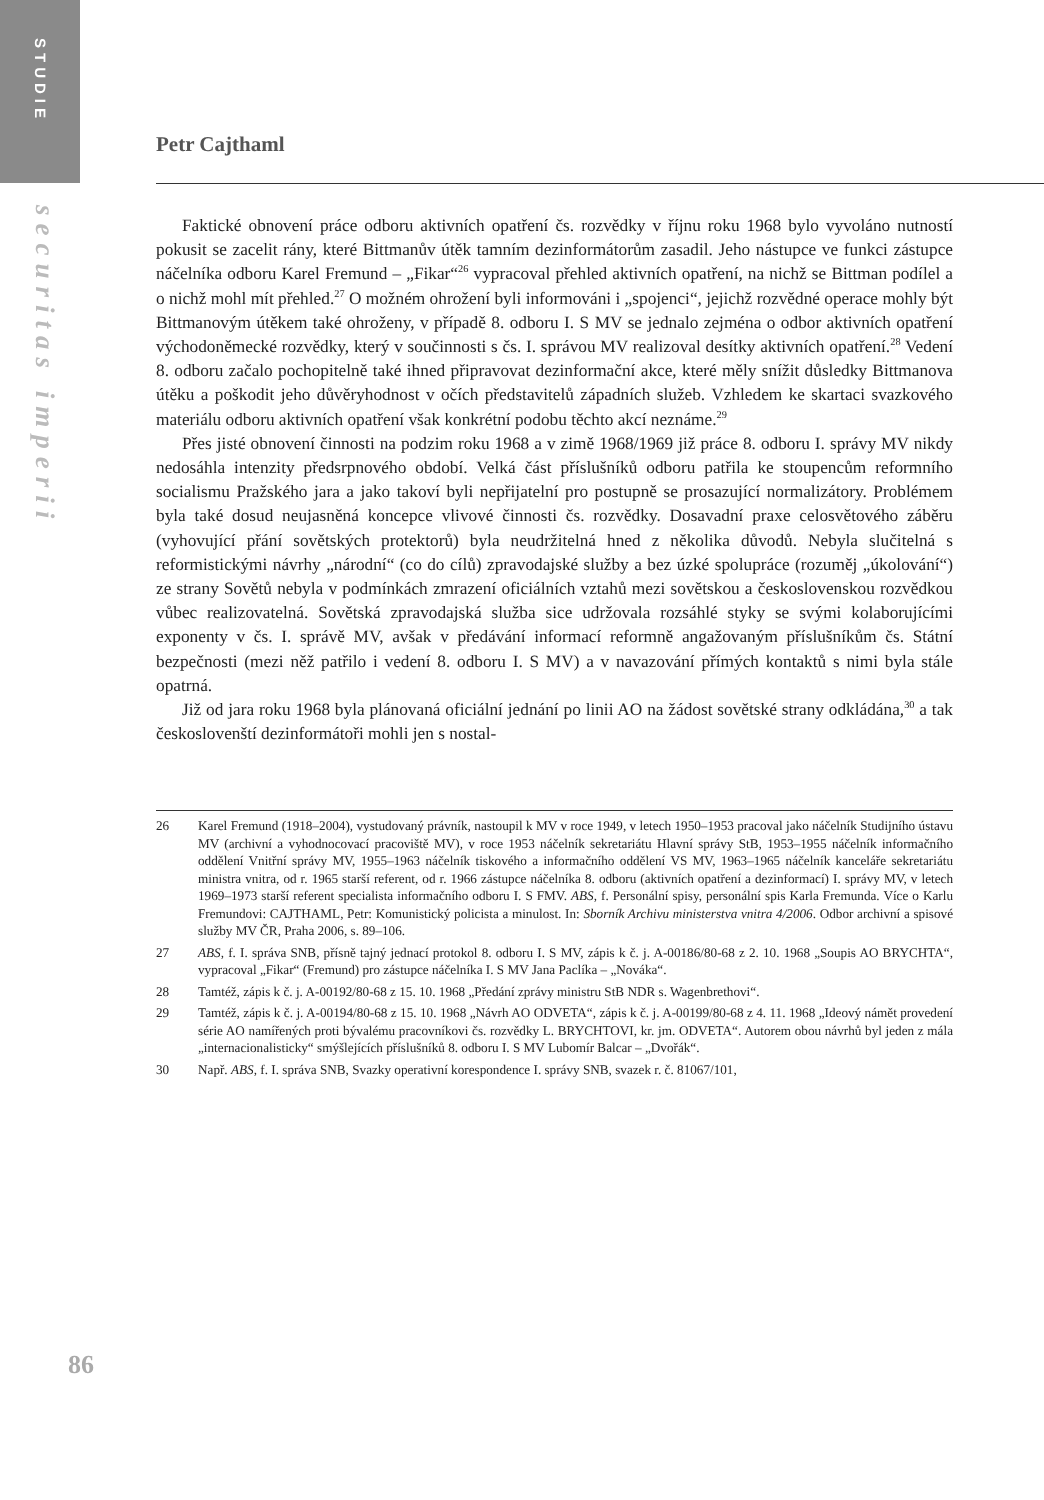STUDIE
securitas imperii
86
Petr Cajthaml
Faktické obnovení práce odboru aktivních opatření čs. rozvědky v říjnu roku 1968 bylo vyvoláno nutností pokusit se zacelit rány, které Bittmanův útěk tamním dezinformátorům zasadil. Jeho nástupce ve funkci zástupce náčelníka odboru Karel Fremund – „Fikar“<sup>26</sup> vypracoval přehled aktivních opatření, na nichž se Bittman podílel a o nichž mohl mít přehled.<sup>27</sup> O možném ohrožení byli informováni i „spojenci“, jejichž rozvědné operace mohly být Bittmanovým útěkem také ohroženy, v případě 8. odboru I. S MV se jednalo zejména o odbor aktivních opatření východoněmecké rozvědky, který v součinnosti s čs. I. správou MV realizoval desítky aktivních opatření.<sup>28</sup> Vedení 8. odboru začalo pochopitelně také ihned připravovat dezinformační akce, které měly snížit důsledky Bittmanova útěku a poškodit jeho důvěryhodnost v očích představitelů západních služeb. Vzhledem ke skartaci svazkového materiálu odboru aktivních opatření však konkrétní podobu těchto akcí neznáme.<sup>29</sup>
Přes jisté obnovení činnosti na podzim roku 1968 a v zimě 1968/1969 již práce 8. odboru I. správy MV nikdy nedosáhla intenzity předsrpnového období. Velká část příslušníků odboru patřila ke stoupencům reformního socialismu Pražského jara a jako takoví byli nepřijatelní pro postupně se prosazující normalizátory. Problémem byla také dosud neujasněná koncepce vlivové činnosti čs. rozvědky. Dosavadní praxe celosvětového záběru (vyhovující přání sovětských protektorů) byla neudržitelná hned z několika důvodů. Nebyla slučitelná s reformistickými návrhy „národní“ (co do cílů) zpravodajské služby a bez úzké spolupráce (rozuměj „úkolování“) ze strany Sovětů nebyla v podmínkách zmrazení oficiálních vztahů mezi sovětskou a československou rozvědkou vůbec realizovatelná. Sovětská zpravodajská služba sice udržovala rozsáhlé styky se svými kolaborujícími exponenty v čs. I. správě MV, avšak v předávání informací reformně angažovaným příslušníkům čs. Státní bezpečnosti (mezi něž patřilo i vedení 8. odboru I. S MV) a v navazování přímých kontaktů s nimi byla stále opatrná.
Již od jara roku 1968 byla plánovaná oficiální jednání po linii AO na žádost sovětské strany odkládána,<sup>30</sup> a tak českoslovenští dezinformátoři mohli jen s nostal-
26 Karel Fremund (1918–2004), vystudovaný právník, nastoupil k MV v roce 1949, v letech 1950–1953 pracoval jako náčelník Studijního ústavu MV (archivní a vyhodnocovací pracoviště MV), v roce 1953 náčelník sekretariátu Hlavní správy StB, 1953–1955 náčelník informačního oddělení Vnitřní správy MV, 1955–1963 náčelník tiskového a informačního oddělení VS MV, 1963–1965 náčelník kanceláře sekretariátu ministra vnitra, od r. 1965 starší referent, od r. 1966 zástupce náčelníka 8. odboru (aktivních opatření a dezinformací) I. správy MV, v letech 1969–1973 starší referent specialista informačního odboru I. S FMV. ABS, f. Personální spisy, personální spis Karla Fremunda. Více o Karlu Fremundovi: CAJTHAML, Petr: Komunistický policista a minulost. In: Sborník Archivu ministerstva vnitra 4/2006. Odbor archivní a spisové služby MV ČR, Praha 2006, s. 89–106.
27 ABS, f. I. správa SNB, přísně tajný jednací protokol 8. odboru I. S MV, zápis k č. j. A-00186/80-68 z 2. 10. 1968 „Soupis AO BRYCHTA“, vypracoval „Fikar“ (Fremund) pro zástupce náčelníka I. S MV Jana Paclíka – „Nováka“.
28 Tamtéž, zápis k č. j. A-00192/80-68 z 15. 10. 1968 „Předání zprávy ministru StB NDR s. Wagenbrethovi“.
29 Tamtéž, zápis k č. j. A-00194/80-68 z 15. 10. 1968 „Návrh AO ODVETA“, zápis k č. j. A-00199/80-68 z 4. 11. 1968 „Ideový námět provedení série AO namířených proti bývalému pracovníkovi čs. rozvědky L. BRYCHTOVI, kr. jm. ODVETA“. Autorem obou návrhů byl jeden z mála „internacionalisticky“ smýšlejících příslušníků 8. odboru I. S MV Lubomír Balcar – „Dvořák“.
30 Např. ABS, f. I. správa SNB, Svazky operativní korespondence I. správy SNB, svazek r. č. 81067/101,